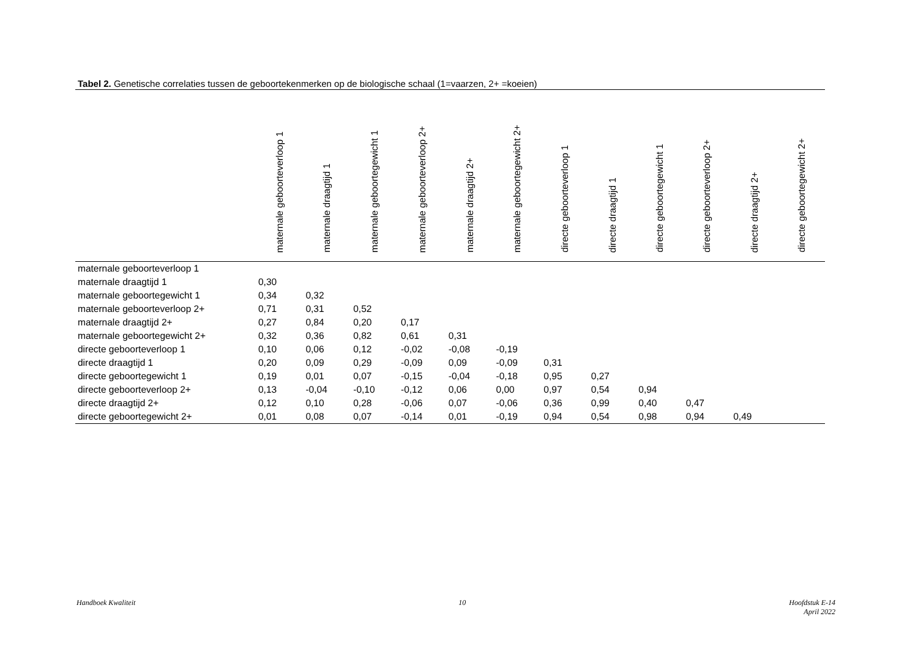Tabel 2. Genetische correlaties tussen de geboortekenmerken op de biologische schaal (1=vaarzen, 2+ =koeien)
| | maternale geboorteverloop 1 | maternale draagtijd 1 | maternale geboortegewicht 1 | maternale geboorteverloop 2+ | maternale draagtijd 2+ | maternale geboortegewicht 2+ | directe geboorteverloop 1 | directe draagtijd 1 | directe geboortegewicht 1 | directe geboorteverloop 2+ | directe draagtijd 2+ | directe geboortegewicht 2+ |
| --- | --- | --- | --- | --- | --- | --- | --- | --- | --- | --- | --- | --- |
| maternale geboorteverloop 1 | | | | | | | | | | | | |
| maternale draagtijd 1 | 0,30 | | | | | | | | | | | |
| maternale geboortegewicht 1 | 0,34 | 0,32 | | | | | | | | | | |
| maternale geboorteverloop 2+ | 0,71 | 0,31 | 0,52 | | | | | | | | | |
| maternale draagtijd 2+ | 0,27 | 0,84 | 0,20 | 0,17 | | | | | | | | |
| maternale geboortegewicht 2+ | 0,32 | 0,36 | 0,82 | 0,61 | 0,31 | | | | | | | |
| directe geboorteverloop 1 | 0,10 | 0,06 | 0,12 | -0,02 | -0,08 | -0,19 | | | | | | |
| directe draagtijd 1 | 0,20 | 0,09 | 0,29 | -0,09 | 0,09 | -0,09 | 0,31 | | | | | |
| directe geboortegewicht 1 | 0,19 | 0,01 | 0,07 | -0,15 | -0,04 | -0,18 | 0,95 | 0,27 | | | | |
| directe geboorteverloop 2+ | 0,13 | -0,04 | -0,10 | -0,12 | 0,06 | 0,00 | 0,97 | 0,54 | 0,94 | | | |
| directe draagtijd 2+ | 0,12 | 0,10 | 0,28 | -0,06 | 0,07 | -0,06 | 0,36 | 0,99 | 0,40 | 0,47 | | |
| directe geboortegewicht 2+ | 0,01 | 0,08 | 0,07 | -0,14 | 0,01 | -0,19 | 0,94 | 0,54 | 0,98 | 0,94 | 0,49 | |
Handboek Kwaliteit 10 Hoofdstuk E-14
April 2022